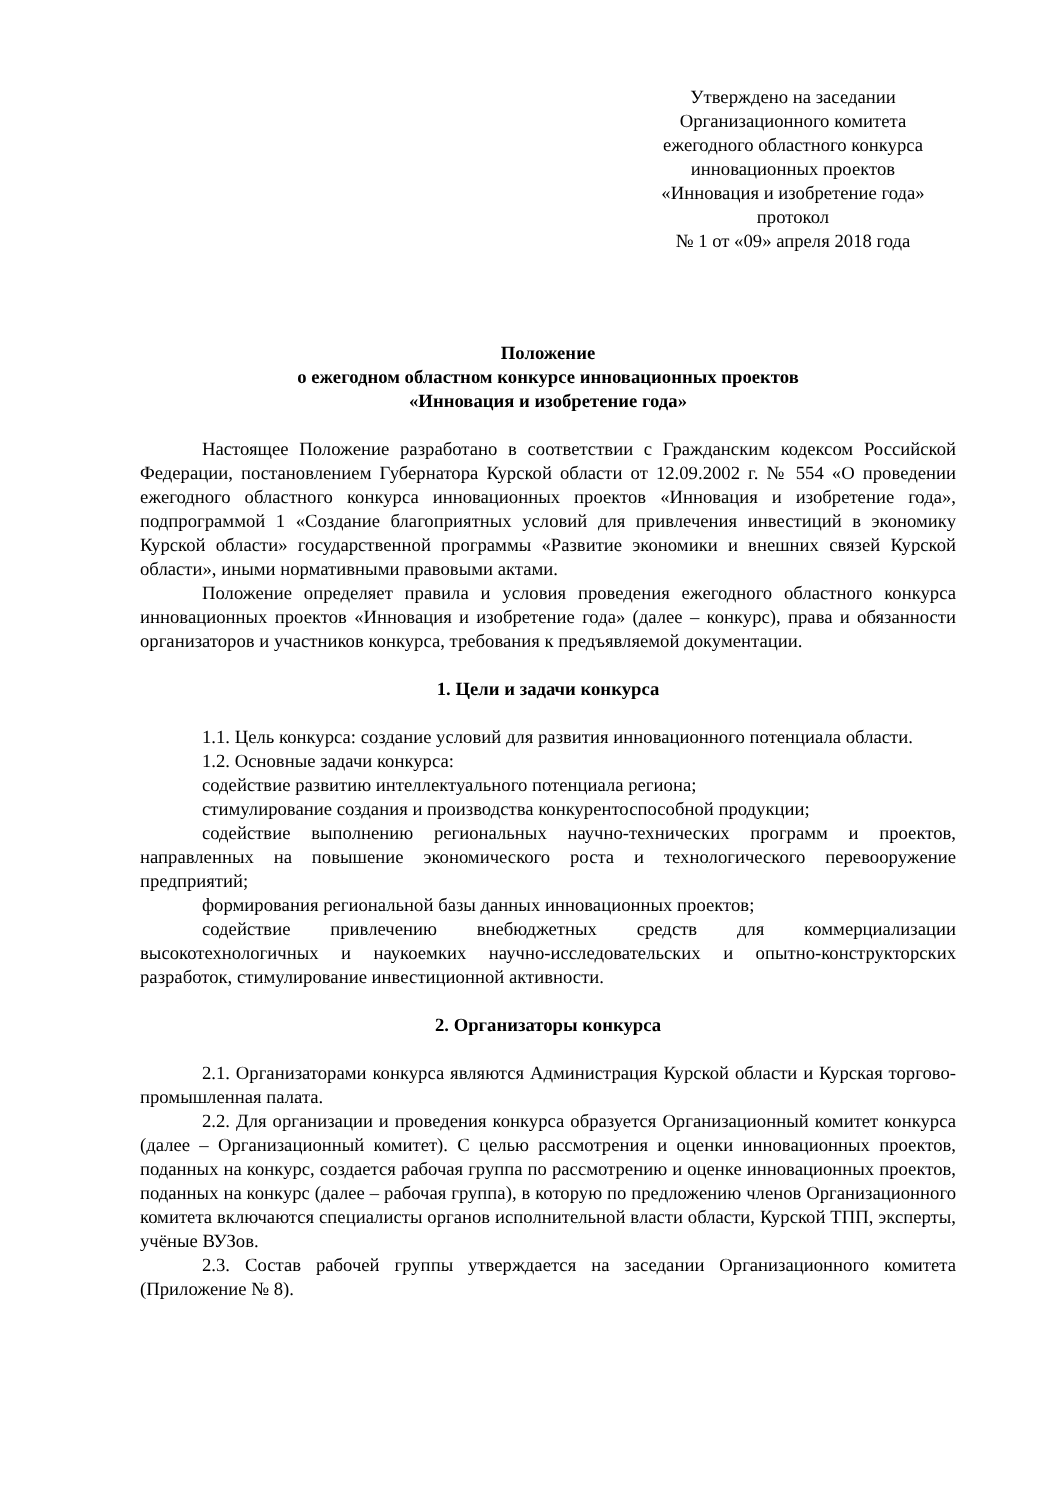Утверждено на заседании
Организационного комитета
ежегодного областного конкурса
инновационных проектов
«Инновация и изобретение года»
протокол
№ 1 от «09» апреля 2018 года
Положение
о ежегодном областном конкурсе инновационных проектов
«Инновация и изобретение года»
Настоящее Положение разработано в соответствии с Гражданским кодексом Российской Федерации, постановлением Губернатора Курской области от 12.09.2002 г. № 554 «О проведении ежегодного областного конкурса инновационных проектов «Инновация и изобретение года», подпрограммой 1 «Создание благоприятных условий для привлечения инвестиций в экономику Курской области» государственной программы «Развитие экономики и внешних связей Курской области», иными нормативными правовыми актами.
Положение определяет правила и условия проведения ежегодного областного конкурса инновационных проектов «Инновация и изобретение года» (далее – конкурс), права и обязанности организаторов и участников конкурса, требования к предъявляемой документации.
1. Цели и задачи конкурса
1.1. Цель конкурса: создание условий для развития инновационного потенциала области.
1.2. Основные задачи конкурса:
содействие развитию интеллектуального потенциала региона;
стимулирование создания и производства конкурентоспособной продукции;
содействие выполнению региональных научно-технических программ и проектов, направленных на повышение экономического роста и технологического перевооружение предприятий;
формирования региональной базы данных инновационных проектов;
содействие привлечению внебюджетных средств для коммерциализации высокотехнологичных и наукоемких научно-исследовательских и опытно-конструкторских разработок, стимулирование инвестиционной активности.
2. Организаторы конкурса
2.1. Организаторами конкурса являются Администрация Курской области и Курская торгово-промышленная палата.
2.2. Для организации и проведения конкурса образуется Организационный комитет конкурса (далее – Организационный комитет). С целью рассмотрения и оценки инновационных проектов, поданных на конкурс, создается рабочая группа по рассмотрению и оценке инновационных проектов, поданных на конкурс (далее – рабочая группа), в которую по предложению членов Организационного комитета включаются специалисты органов исполнительной власти области, Курской ТПП, эксперты, учёные ВУЗов.
2.3. Состав рабочей группы утверждается на заседании Организационного комитета (Приложение № 8).